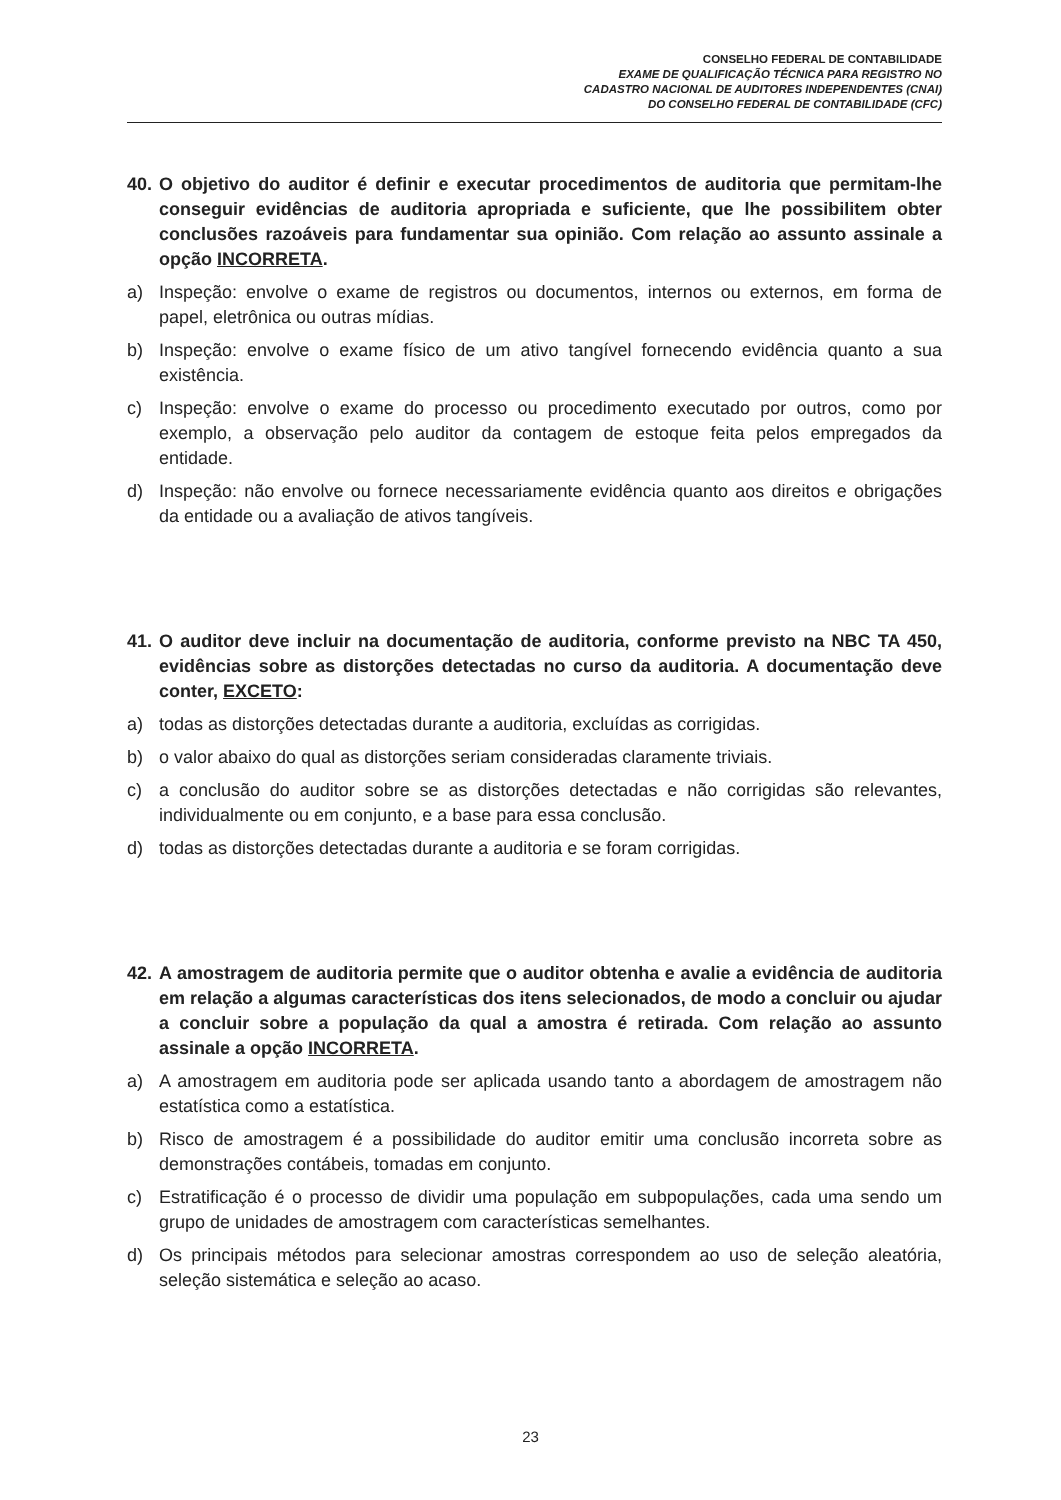CONSELHO FEDERAL DE CONTABILIDADE
EXAME DE QUALIFICAÇÃO TÉCNICA PARA REGISTRO NO
CADASTRO NACIONAL DE AUDITORES INDEPENDENTES (CNAI)
DO CONSELHO FEDERAL DE CONTABILIDADE (CFC)
40. O objetivo do auditor é definir e executar procedimentos de auditoria que permitam-lhe conseguir evidências de auditoria apropriada e suficiente, que lhe possibilitem obter conclusões razoáveis para fundamentar sua opinião. Com relação ao assunto assinale a opção INCORRETA.
a) Inspeção: envolve o exame de registros ou documentos, internos ou externos, em forma de papel, eletrônica ou outras mídias.
b) Inspeção: envolve o exame físico de um ativo tangível fornecendo evidência quanto a sua existência.
c) Inspeção: envolve o exame do processo ou procedimento executado por outros, como por exemplo, a observação pelo auditor da contagem de estoque feita pelos empregados da entidade.
d) Inspeção: não envolve ou fornece necessariamente evidência quanto aos direitos e obrigações da entidade ou a avaliação de ativos tangíveis.
41. O auditor deve incluir na documentação de auditoria, conforme previsto na NBC TA 450, evidências sobre as distorções detectadas no curso da auditoria. A documentação deve conter, EXCETO:
a) todas as distorções detectadas durante a auditoria, excluídas as corrigidas.
b) o valor abaixo do qual as distorções seriam consideradas claramente triviais.
c) a conclusão do auditor sobre se as distorções detectadas e não corrigidas são relevantes, individualmente ou em conjunto, e a base para essa conclusão.
d) todas as distorções detectadas durante a auditoria e se foram corrigidas.
42. A amostragem de auditoria permite que o auditor obtenha e avalie a evidência de auditoria em relação a algumas características dos itens selecionados, de modo a concluir ou ajudar a concluir sobre a população da qual a amostra é retirada. Com relação ao assunto assinale a opção INCORRETA.
a) A amostragem em auditoria pode ser aplicada usando tanto a abordagem de amostragem não estatística como a estatística.
b) Risco de amostragem é a possibilidade do auditor emitir uma conclusão incorreta sobre as demonstrações contábeis, tomadas em conjunto.
c) Estratificação é o processo de dividir uma população em subpopulações, cada uma sendo um grupo de unidades de amostragem com características semelhantes.
d) Os principais métodos para selecionar amostras correspondem ao uso de seleção aleatória, seleção sistemática e seleção ao acaso.
23